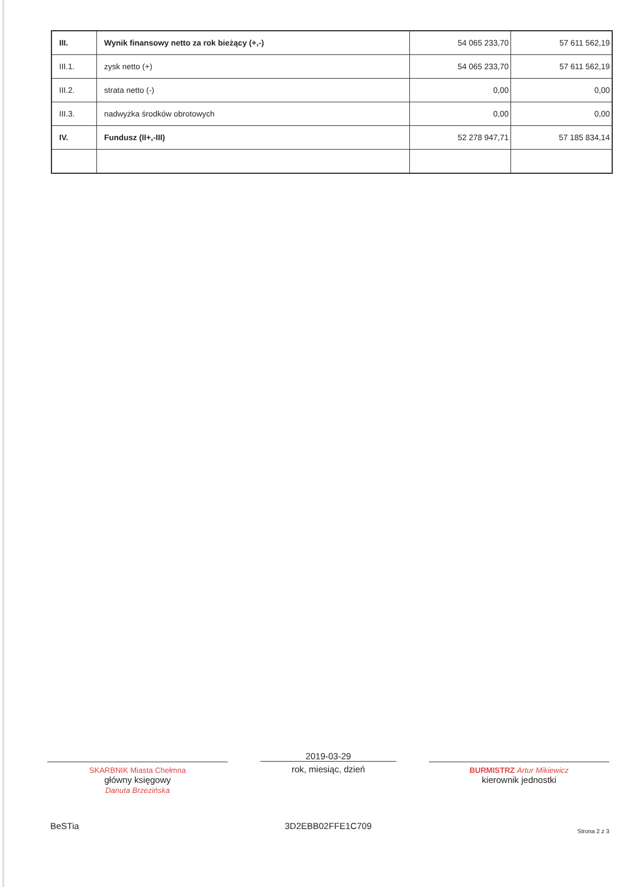| III. | Wynik finansowy netto za rok bieżący (+,-) | 54 065 233,70 | 57 611 562,19 |
| III.1. | zysk netto (+) | 54 065 233,70 | 57 611 562,19 |
| III.2. | strata netto (-) | 0,00 | 0,00 |
| III.3. | nadwyżka środków obrotowych | 0,00 | 0,00 |
| IV. | Fundusz (II+,-III) | 52 278 947,71 | 57 185 834,14 |
SKARBNIK Miasta Chełmna
główny księgowy
Danuta Brzezińska
2019-03-29
rok, miesiąc, dzień
BURMISTRZ Artur Mikiewicz
kierownik jednostki
BeSTia 3D2EBB02FFE1C709 Strona 2 z 3